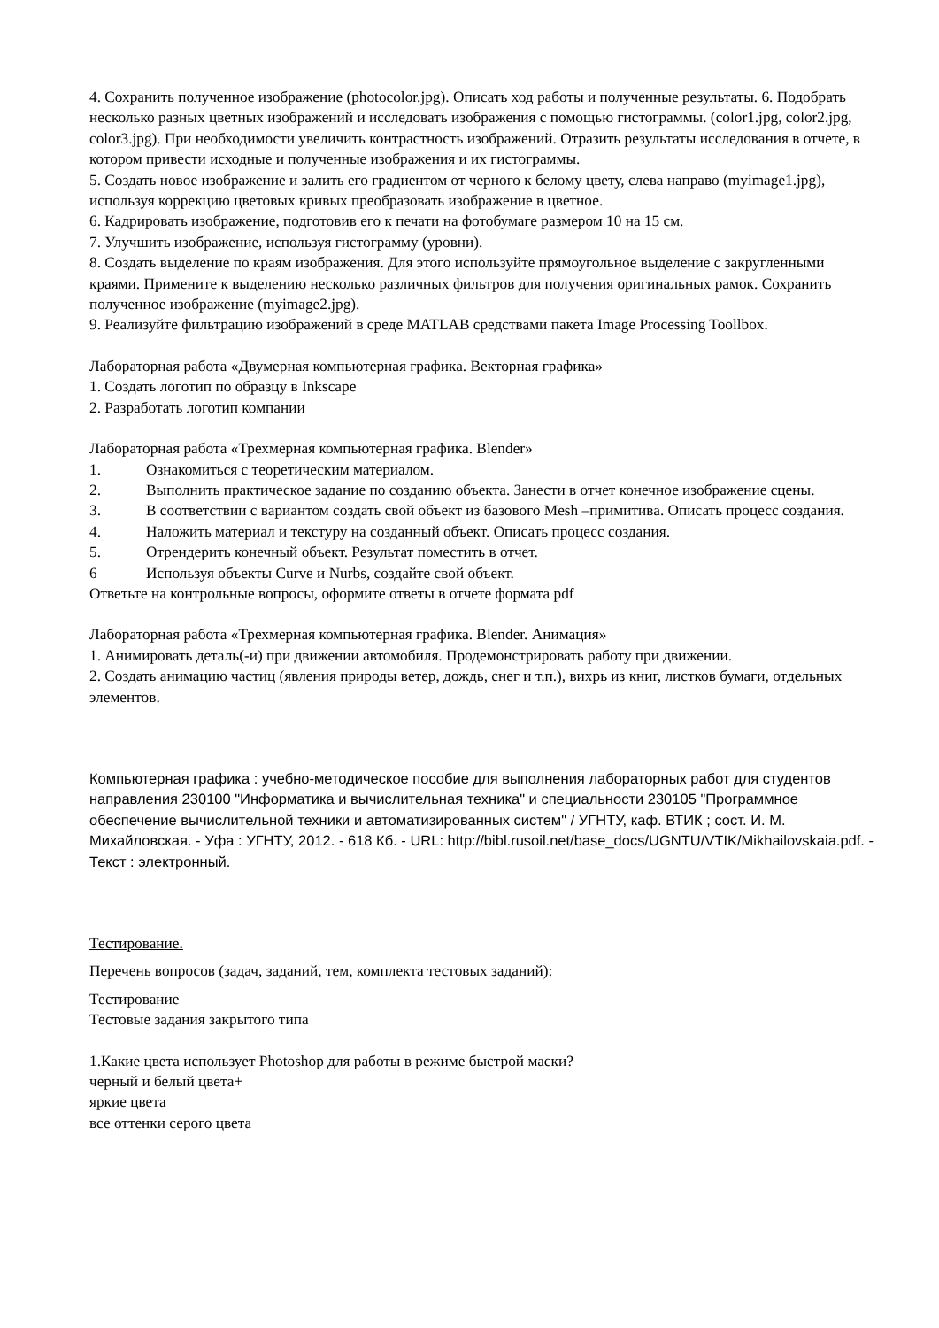4. Сохранить полученное изображение (photocolor.jpg). Описать ход работы и полученные результаты. 6. Подобрать несколько разных цветных изображений и исследовать изображения с помощью гистограммы. (color1.jpg, color2.jpg, color3.jpg). При необходимости увеличить контрастность изображений. Отразить результаты исследования в отчете, в котором привести исходные и полученные изображения и их гистограммы.
5. Создать новое изображение и залить его градиентом от черного к белому цвету, слева направо (myimage1.jpg), используя коррекцию цветовых кривых преобразовать изображение в цветное.
6. Кадрировать изображение, подготовив его к печати на фотобумаге размером 10 на 15 см.
7. Улучшить изображение, используя гистограмму (уровни).
8. Создать выделение по краям изображения. Для этого используйте прямоугольное выделение с закругленными краями. Примените к выделению несколько различных фильтров для получения оригинальных рамок. Сохранить полученное изображение (myimage2.jpg).
9. Реализуйте фильтрацию изображений в среде MATLAB средствами пакета Image Processing Toollbox.
Лабораторная работа «Двумерная компьютерная графика. Векторная графика»
1. Создать логотип по образцу в Inkscape
2. Разработать логотип компании
Лабораторная работа «Трехмерная компьютерная графика. Blender»
1. Ознакомиться с теоретическим материалом.
2. Выполнить практическое задание по созданию объекта. Занести в отчет конечное изображение сцены.
3. В соответствии с вариантом создать свой объект из базового Mesh –примитива. Описать процесс создания.
4. Наложить материал и текстуру на созданный объект. Описать процесс создания.
5. Отрендерить конечный объект. Результат поместить в отчет.
6 Используя объекты Curve и Nurbs, создайте свой объект.
Ответьте на контрольные вопросы, оформите ответы в отчете формата pdf
Лабораторная работа «Трехмерная компьютерная графика. Blender. Анимация»
1. Анимировать деталь(-и) при движении автомобиля. Продемонстрировать работу при движении.
2. Создать анимацию частиц (явления природы ветер, дождь, снег и т.п.), вихрь из книг, листков бумаги, отдельных элементов.
Компьютерная графика : учебно-методическое пособие для выполнения лабораторных работ для студентов направления 230100 "Информатика и вычислительная техника" и специальности 230105 "Программное обеспечение вычислительной техники и автоматизированных систем" / УГНТУ, каф. ВТИК ; сост. И. М. Михайловская. - Уфа : УГНТУ, 2012. - 618 Кб. - URL: http://bibl.rusoil.net/base_docs/UGNTU/VTIK/Mikhailovskaia.pdf. - Текст : электронный.
Тестирование.
Перечень вопросов (задач, заданий, тем, комплекта тестовых заданий):
Тестирование
Тестовые задания закрытого типа
1.Какие цвета использует Photoshop для работы в режиме быстрой маски?
черный и белый цвета+
яркие цвета
все оттенки серого цвета